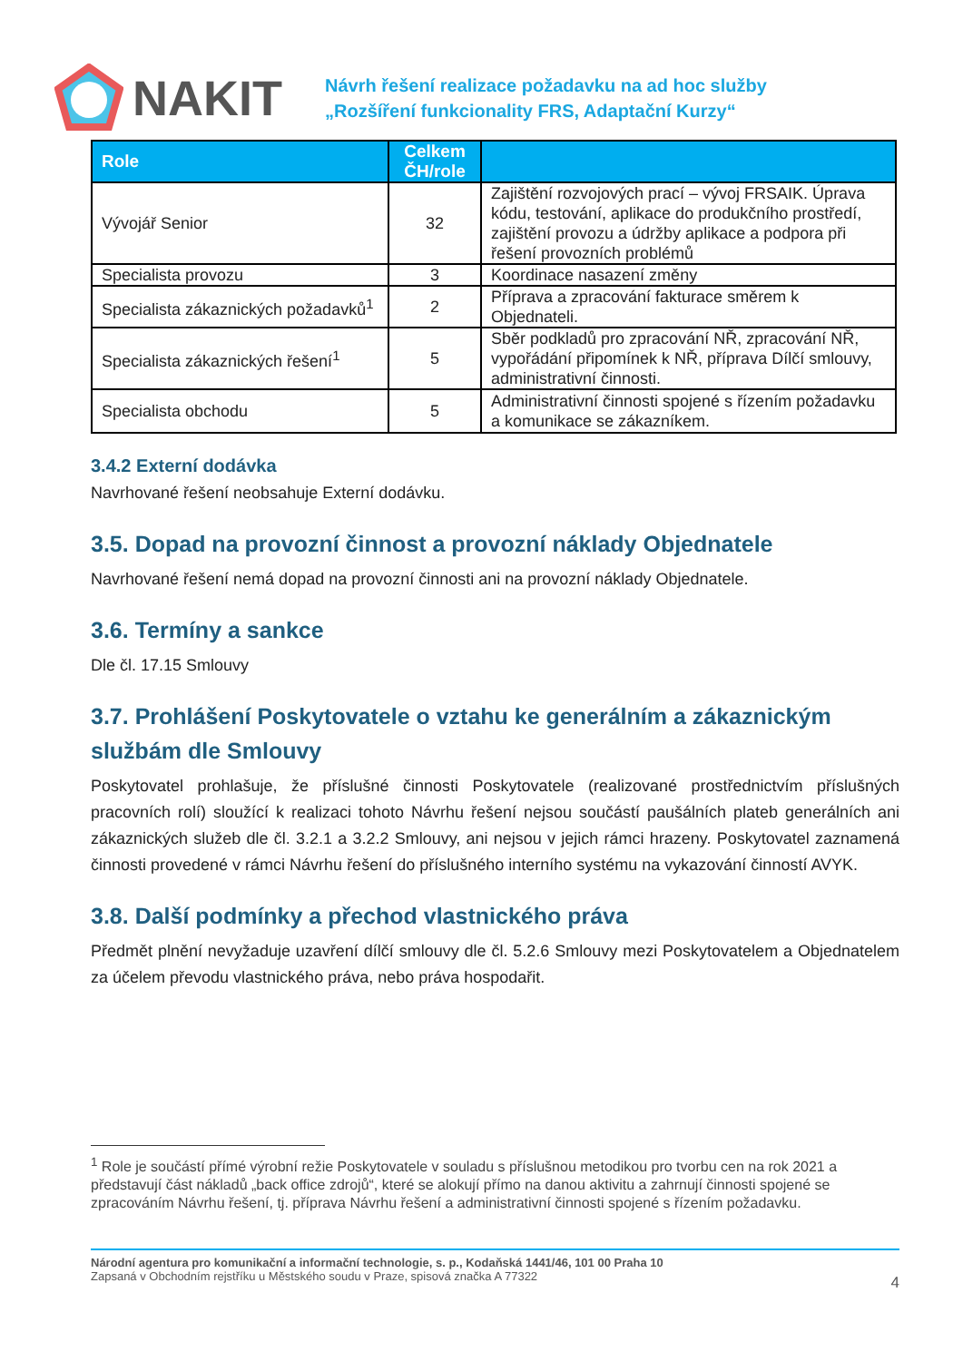NAKIT
Návrh řešení realizace požadavku na ad hoc služby
„Rozšíření funkcionality FRS, Adaptační Kurzy“
| Role | Celkem ČH/role | |
| --- | --- | --- |
| Vývojář Senior | 32 | Zajištění rozvojových prací – vývoj FRSAIK. Úprava kódu, testování, aplikace do produkčního prostředí, zajištění provozu a údržby aplikace a podpora při řešení provozních problémů |
| Specialista provozu | 3 | Koordinace nasazení změny |
| Specialista zákaznických požadavků<sup>1</sup> | 2 | Příprava a zpracování fakturace směrem k Objednateli. |
| Specialista zákaznických řešení<sup>1</sup> | 5 | Sběr podkladů pro zpracování NŘ, zpracování NŘ, vypořádání připomínek k NŘ, příprava Dílčí smlouvy, administrativní činnosti. |
| Specialista obchodu | 5 | Administrativní činnosti spojené s řízením požadavku a komunikace se zákazníkem. |
3.4.2 Externí dodávka
Navrhované řešení neobsahuje Externí dodávku.
3.5. Dopad na provozní činnost a provozní náklady Objednatele
Navrhované řešení nemá dopad na provozní činnosti ani na provozní náklady Objednatele.
3.6. Termíny a sankce
Dle čl. 17.15 Smlouvy
3.7. Prohlášení Poskytovatele o vztahu ke generálním a zákaznickým službám dle Smlouvy
Poskytovatel prohlašuje, že příslušné činnosti Poskytovatele (realizované prostřednictvím příslušných pracovních rolí) sloužící k realizaci tohoto Návrhu řešení nejsou součástí paušálních plateb generálních ani zákaznických služeb dle čl. 3.2.1 a 3.2.2 Smlouvy, ani nejsou v jejich rámci hrazeny. Poskytovatel zaznamená činnosti provedené v rámci Návrhu řešení do příslušného interního systému na vykazování činností AVYK.
3.8. Další podmínky a přechod vlastnického práva
Předmět plnění nevyžaduje uzavření dílčí smlouvy dle čl. 5.2.6 Smlouvy mezi Poskytovatelem a Objednatelem za účelem převodu vlastnického práva, nebo práva hospodařit.
<sup>1</sup> Role je součástí přímé výrobní režie Poskytovatele v souladu s příslušnou metodikou pro tvorbu cen na rok 2021 a představují část nákladů „back office zdrojů“, které se alokují přímo na danou aktivitu a zahrnují činnosti spojené se zpracováním Návrhu řešení, tj. příprava Návrhu řešení a administrativní činnosti spojené s řízením požadavku.
Národní agentura pro komunikační a informační technologie, s. p., Kodaňská 1441/46, 101 00 Praha 10
Zapsaná v Obchodním rejstříku u Městského soudu v Praze, spisová značka A 77322
4